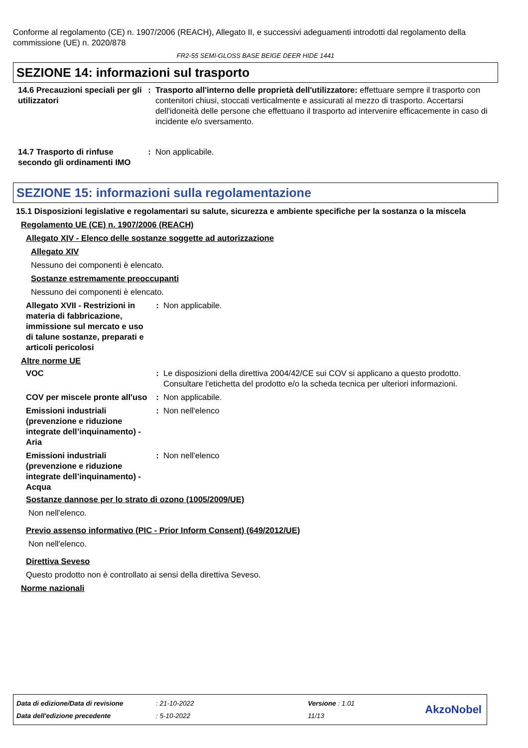Conforme al regolamento (CE) n. 1907/2006 (REACH), Allegato II, e successivi adeguamenti introdotti dal regolamento della commissione (UE) n. 2020/878
FR2-55 SEMI-GLOSS BASE BEIGE DEER HIDE 1441
SEZIONE 14: informazioni sul trasporto
14.6 Precauzioni speciali per gli utilizzatori
: Trasporto all'interno delle proprietà dell'utilizzatore: effettuare sempre il trasporto con contenitori chiusi, stoccati verticalmente e assicurati al mezzo di trasporto. Accertarsi dell'idoneità delle persone che effettuano il trasporto ad intervenire efficacemente in caso di incidente e/o sversamento.
14.7 Trasporto di rinfuse secondo gli ordinamenti IMO
: Non applicabile.
SEZIONE 15: informazioni sulla regolamentazione
15.1 Disposizioni legislative e regolamentari su salute, sicurezza e ambiente specifiche per la sostanza o la miscela
Regolamento UE (CE) n. 1907/2006 (REACH)
Allegato XIV - Elenco delle sostanze soggette ad autorizzazione
Allegato XIV
Nessuno dei componenti è elencato.
Sostanze estremamente preoccupanti
Nessuno dei componenti è elencato.
Allegato XVII - Restrizioni in materia di fabbricazione, immissione sul mercato e uso di talune sostanze, preparati e articoli pericolosi
: Non applicabile.
Altre norme UE
VOC : Le disposizioni della direttiva 2004/42/CE sui COV si applicano a questo prodotto. Consultare l'etichetta del prodotto e/o la scheda tecnica per ulteriori informazioni.
COV per miscele pronte all'uso
: Non applicabile.
Emissioni industriali (prevenzione e riduzione integrate dell’inquinamento) - Aria
: Non nell'elenco
Emissioni industriali (prevenzione e riduzione integrate dell’inquinamento) - Acqua
: Non nell'elenco
Sostanze dannose per lo strato di ozono (1005/2009/UE)
Non nell'elenco.
Previo assenso informativo (PIC - Prior Inform Consent) (649/2012/UE)
Non nell'elenco.
Direttiva Seveso
Questo prodotto non è controllato ai sensi della direttiva Seveso.
Norme nazionali
Data di edizione/Data di revisione
Data dell'edizione precedente
: 21-10-2022
: 5-10-2022
Versione : 1.01
11/13
AkzoNobel